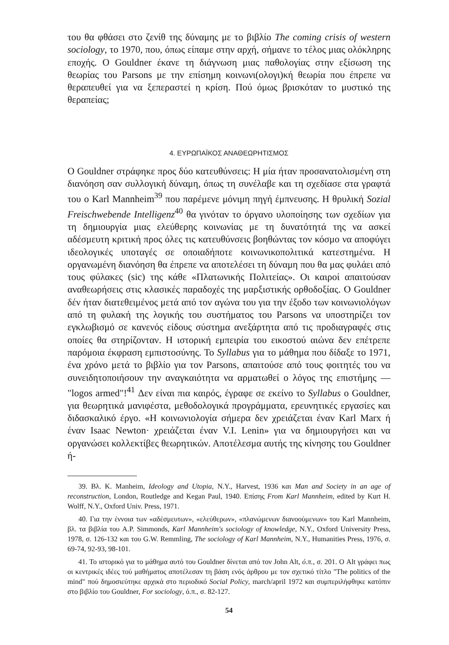του θα φθάσει στο ζενίθ της δύναμης με το βιβλίο The coming crisis of western sociology, το 1970, που, όπως είπαμε στην αρχή, σήμανε το τέλος μιας ολόκληρης εποχής. Ο Gouldner έκανε τη διάγνωση μιας παθολογίας στην εξίσωση της θεωρίας του Parsons με την επίσημη κοινωνι(ολογι)κή θεωρία που έπρεπε να θεραπευθεί για να ξεπεραστεί η κρίση. Πού όμως βρισκόταν το μυστικό της θεραπείας;
4. ΕΥΡΩΠΑΪΚΟΣ ΑΝΑΘΕΩΡΗΤΙΣΜΟΣ
Ο Gouldner στράφηκε προς δύο κατευθύνσεις: Η μία ήταν προσανατολισμένη στη διανόηση σαν συλλογική δύναμη, όπως τη συνέλαβε και τη σχεδίασε στα γραφτά του ο Karl Mannheim<sup>39</sup> που παρέμενε μόνιμη πηγή έμπνευσης. Η θρυλική Sozial Freischwebende Intelligenz<sup>40</sup> θα γινόταν το όργανο υλοποίησης των σχεδίων για τη δημιουργία μιας ελεύθερης κοινωνίας με τη δυνατότητά της να ασκεί αδέσμευτη κριτική προς όλες τις κατευθύνσεις βοηθώντας τον κόσμο να αποφύγει ιδεολογικές υποταγές σε οποιαδήποτε κοινωνικοπολιτικά κατεστημένα. Η οργανωμένη διανόηση θα έπρεπε να αποτελέσει τη δύναμη που θα μας φυλάει από τους φύλακες (sic) της κάθε «Πλατωνικής Πολιτείας». Οι καιροί απαιτούσαν αναθεωρήσεις στις κλασικές παραδοχές της μαρξιστικής ορθοδοξίας. Ο Gouldner δέν ήταν διατεθειμένος μετά από τον αγώνα του για την έξοδο των κοινωνιολόγων από τη φυλακή της λογικής του συστήματος του Parsons να υποστηρίζει τον εγκλωβισμό σε κανενός είδους σύστημα ανεξάρτητα από τις προδιαγραφές στις οποίες θα στηρίζονταν. Η ιστορική εμπειρία του εικοστού αιώνα δεν επέτρεπε παρόμοια έκφραση εμπιστοσύνης. Το Syllabus για το μάθημα που δίδαξε το 1971, ένα χρόνο μετά το βιβλίο για τον Parsons, απαιτούσε από τους φοιτητές του να συνειδητοποιήσουν την αναγκαιότητα να αρματωθεί ο λόγος της επιστήμης — "logos armed"!<sup>41</sup> Δεν είναι πια καιρός, έγραφε σε εκείνο το Syllabus ο Gouldner, για θεωρητικά μανιφέστα, μεθοδολογικά προγράμματα, ερευνητικές εργασίες και διδασκαλικό έργο. «Η κοινωνιολογία σήμερα δεν χρειάζεται έναν Karl Marx ή έναν Isaac Newton· χρειάζεται έναν V.I. Lenin» για να δημιουργήσει και να οργανώσει κολλεκτίβες θεωρητικών. Αποτέλεσμα αυτής της κίνησης του Gouldner ή-
39. Βλ. K. Manheim, Ideology and Utopia, N.Y., Harvest, 1936 και Man and Society in an age of reconstruction, London, Routledge and Kegan Paul, 1940. Επίσης From Karl Mannheim, edited by Kurt H. Wolff, N.Y., Oxford Univ. Press, 1971.
40. Για την έννοια των «αδέσμευτων», «ελεύθερων», «πλανώμενων διανοούμενων» του Karl Mannheim, βλ. τα βιβλία του A.P. Simmonds, Karl Mannheim's sociology of knowledge, N.Y., Oxford University Press, 1978, σ. 126-132 και του G.W. Remmling, The sociology of Karl Mannheim, N.Y., Humanities Press, 1976, σ. 69-74, 92-93, 98-101.
41. Το ιστορικό για το μάθημα αυτό του Gouldner δίνεται από τον John Alt, ό.π., σ. 201. Ο Alt γράφει πως οι κεντρικές ιδέες τού μαθήματος αποτέλεσαν τη βάση ενός άρθρου με τον σχετικό τίτλο "The politics of the mind" πού δημοσιεύτηκε αρχικά στο περιοδικό Social Policy, march/april 1972 και συμπεριλήφθηκε κατόπιν στο βιβλίο του Gouldner, For sociology, ό.π., σ. 82-127.
54